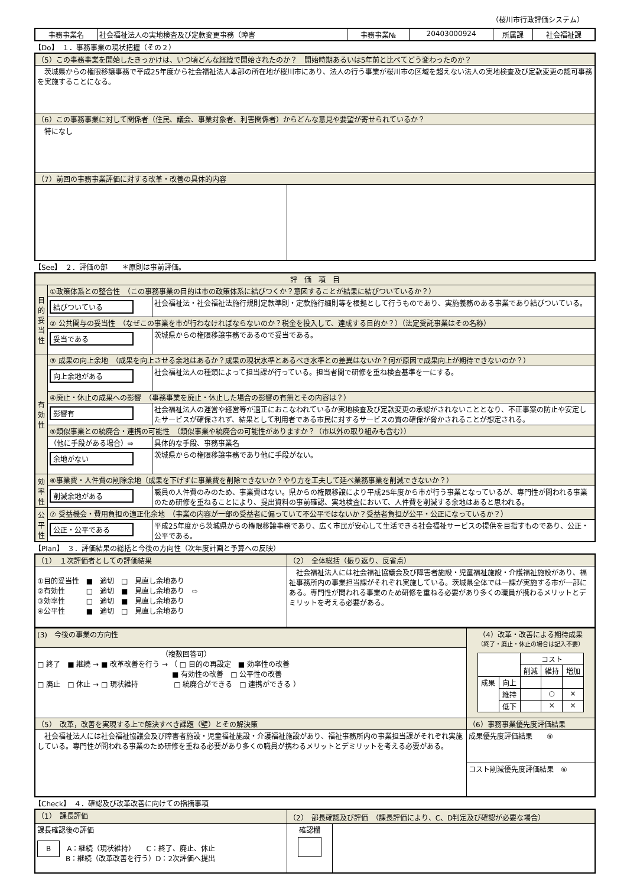（桜川市行政評価システム）
| 事務事業名 | 社会福祉法人の実地検査及び定款変更事務（障害 | 事務事業№ | 20403000924 | 所属課 | 社会福祉課 |
【Do】　１．事務事業の現状把握（その２）
| （5）この事務事業を開始したきっかけは、いつ頃どんな経緯で開始されたのか？ 開始時期あるいは5年前と比べてどう変わったのか？ | |
| 茨城県からの権限移譲事務で平成25年度から社会福祉法人本部の所在地が桜川市にあり、法人の行う事業が桜川市の区域を超えない法人の実地検査及び定款変更の認可事務を実施することになる。 | |
| （6）この事務事業に対して関係者（住民、議会、事業対象者、利害関係者）からどんな意見や要望が寄せられているか？ | |
| 特になし | |
| （7）前回の事務事業評価に対する改革・改善の具体的内容 | |
【See】　２．評価の部　　＊原則は事前評価。
| 評 価 項 目 | | |
| 目的妥当性 | ①政策体系との整合性 （この事務事業の目的は市の政策体系に結びつくか？意図することが結果に結びついているか？） | |
| | 結びついている | 社会福祉法・社会福祉法施行規則定款準則・定款施行細則等を根拠として行うものであり、実施義務のある事業であり結びついている。 |
| | ② 公共関与の妥当性 （なぜこの事業を市が行わなければならないのか？税金を投入して、達成する目的か？）（法定受託事業はその名称） | |
| | 妥当である | 茨城県からの権限移譲事務であるので妥当である。 |
| 有効性 | ③ 成果の向上余地 （成果を向上させる余地はあるか？成果の現状水準とあるべき水準との差異はないか？何が原因で成果向上が期待できないのか？） | |
| | 向上余地がある | 社会福祉法人の種類によって担当課が行っている。担当者間で研修を重ね検査基準を一にする。 |
| | ④廃止・休止の成果への影響 （事務事業を廃止・休止した場合の影響の有無とその内容は？） | |
| | 影響有 | 社会福祉法人の運営や経営等が適正におこなわれているか実地検査及び定款変更の承認がされないこととなり、不正事案の防止や安定したサービスが確保されず、結果として利用者である市民に対するサービスの質の確保が脅かされることが想定される。 |
| | ⑤類似事業との統廃合・連携の可能性 （類似事業や統廃合の可能性がありますか？（市以外の取り組みも含む）） | |
| | （他に手段がある場合）⇨ | 具体的な手段、事務事業名 |
| | 余地がない | 茨城県からの権限移譲事務であり他に手段がない。 |
| 効率性 | ⑥事業費・人件費の削除余地（成果を下げずに事業費を削除できないか？やり方を工夫して延べ業務事業を削減できないか？） | |
| | 削減余地がある | 職員の人件費のみのため、事業費はない。県からの権限移譲により平成25年度から市が行う事業となっているが、専門性が問われる事業のため研修を重ねることにより、提出資料の事前確認、実地検査において、人件費を削減する余地はあると思われる。 |
| 公平性 | ⑦ 受益機会・費用負担の適正化余地 （事業の内容が一部の受益者に偏っていて不公平ではないか？受益者負担が公平・公正になっているか？） | |
| | 公正・公平である | 平成25年度から茨城県からの権限移譲事務であり、広く市民が安心して生活できる社会福祉サービスの提供を目指すものであり、公正・公平である。 |
【Plan】　３．評価結果の総括と今後の方向性（次年度計画と予算への反映）
| （1） １次評価者としての評価結果 | （2） 全体総括（振り返り、反省点） |
| ①目的妥当性 ■ 適切 □ 見直し余地あり ②有効性 □ 適切 ■ 見直し余地あり ⇨ ③効率性 □ 適切 ■ 見直し余地あり ④公平性 ■ 適切 □ 見直し余地あり | 社会福祉法人には社会福祉協議会及び障害者施設・児童福祉施設・介護福祉施設があり、福祉事務所内の事業担当課がそれぞれ実施している。茨城県全体では一課が実施する市が一部にある。専門性が問われる事業のため研修を重ねる必要があり多くの職員が携わるメリットとデミリットを考える必要がある。 |
| (3) 今後の事業の方向性 | （4）改革・改善による期待成果 （終了・廃止・休止の場合は記入不要） / / / コスト / / / / / / 削減 / 維持 / 増加 / / 成果 / 向上 / / / / / / 維持 / / ○ / × / / / 低下 / / × / × / |
| （複数回答可） □ 終了 ■ 継続 → ■ 改革改善を行う → （ □ 目的の再設定 ■ 効率性の改善 ■ 有効性の改善 □ 公平性の改善 □ 廃止 □ 休止 → □ 現状維持 □ 統廃合ができる □ 連携ができる ） | |
| （5） 改革，改善を実現する上で解決すべき課題（壁）とその解決策 | （6）事務事業優先度評価結果 |
| 社会福祉法人には社会福祉協議会及び障害者施設・児童福祉施設・介護福祉施設があり、福祉事務所内の事業担当課がそれぞれ実施している。専門性が問われる事業のため研修を重ねる必要があり多くの職員が携わるメリットとデミリットを考える必要がある。 | 成果優先度評価結果 ⑨ |
| | コスト削減優先度評価結果 ⑥ |
【Check】　４．確認及び改革改善に向けての指摘事項
| （1） 課長評価 | （2） 部長確認及び評価 （課長評価により、C、D判定及び確認が必要な場合） | |
| 課長確認後の評価 B A：継続（現状維持） C：終了、廃止、休止 B：継続（改革改善を行う）D：2次評価へ提出 | 確認欄 | |